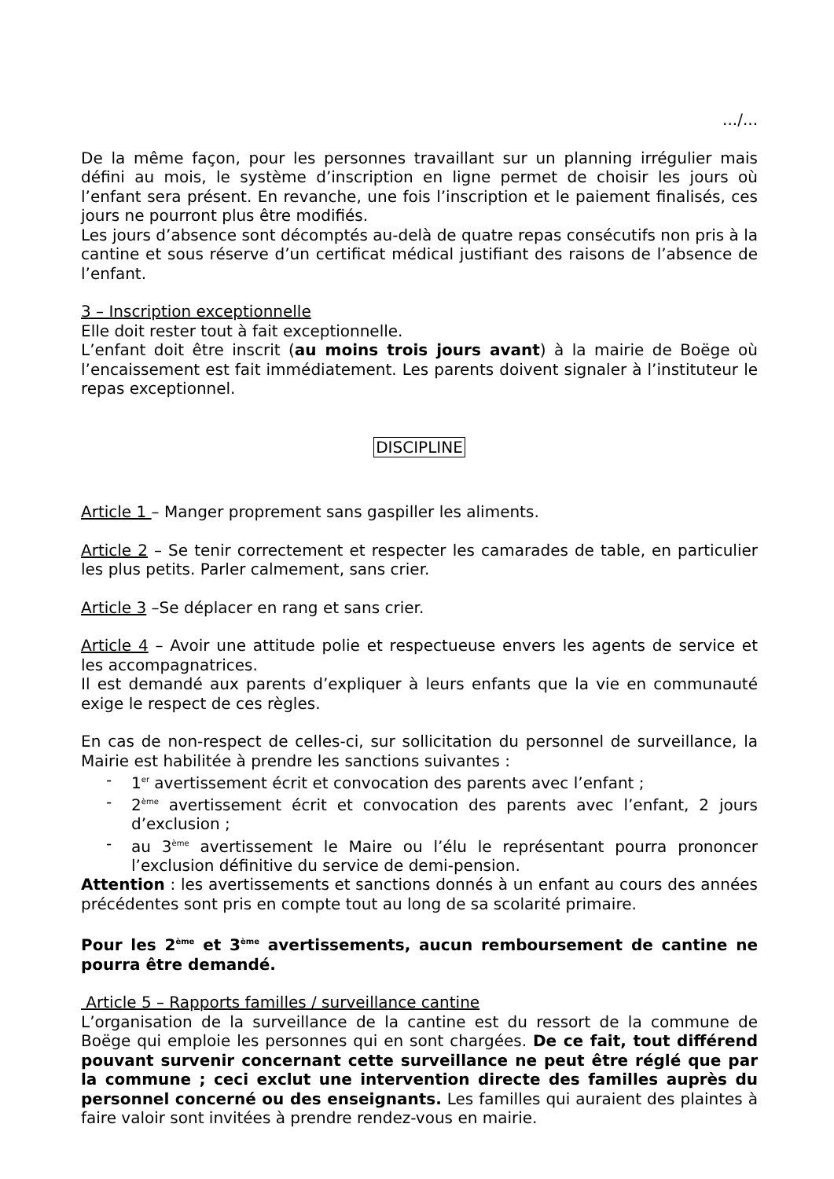.../...
De la même façon, pour les personnes travaillant sur un planning irrégulier mais défini au mois, le système d’inscription en ligne permet de choisir les jours où l’enfant sera présent. En revanche, une fois l’inscription et le paiement finalisés, ces jours ne pourront plus être modifiés.
Les jours d’absence sont décomptés au-delà de quatre repas consécutifs non pris à la cantine et sous réserve d’un certificat médical justifiant des raisons de l’absence de l’enfant.
3 – Inscription exceptionnelle
Elle doit rester tout à fait exceptionnelle.
L’enfant doit être inscrit (au moins trois jours avant) à la mairie de Boëge où l’encaissement est fait immédiatement. Les parents doivent signaler à l’instituteur le repas exceptionnel.
DISCIPLINE
Article 1 – Manger proprement sans gaspiller les aliments.
Article 2 – Se tenir correctement et respecter les camarades de table, en particulier les plus petits. Parler calmement, sans crier.
Article 3 –Se déplacer en rang et sans crier.
Article 4 – Avoir une attitude polie et respectueuse envers les agents de service et les accompagnatrices.
Il est demandé aux parents d’expliquer à leurs enfants que la vie en communauté exige le respect de ces règles.
En cas de non-respect de celles-ci, sur sollicitation du personnel de surveillance, la Mairie est habilitée à prendre les sanctions suivantes :
- 1<sup>er</sup> avertissement écrit et convocation des parents avec l’enfant ;
- 2<sup>ème</sup> avertissement écrit et convocation des parents avec l’enfant, 2 jours d’exclusion ;
- au 3<sup>ème</sup> avertissement le Maire ou l’élu le représentant pourra prononcer l’exclusion définitive du service de demi-pension.
Attention : les avertissements et sanctions donnés à un enfant au cours des années précédentes sont pris en compte tout au long de sa scolarité primaire.
Pour les 2<sup>ème</sup> et 3<sup>ème</sup> avertissements, aucun remboursement de cantine ne pourra être demandé.
Article 5 – Rapports familles / surveillance cantine
L’organisation de la surveillance de la cantine est du ressort de la commune de Boëge qui emploie les personnes qui en sont chargées. De ce fait, tout différend pouvant survenir concernant cette surveillance ne peut être réglé que par la commune ; ceci exclut une intervention directe des familles auprès du personnel concerné ou des enseignants. Les familles qui auraient des plaintes à faire valoir sont invitées à prendre rendez-vous en mairie.